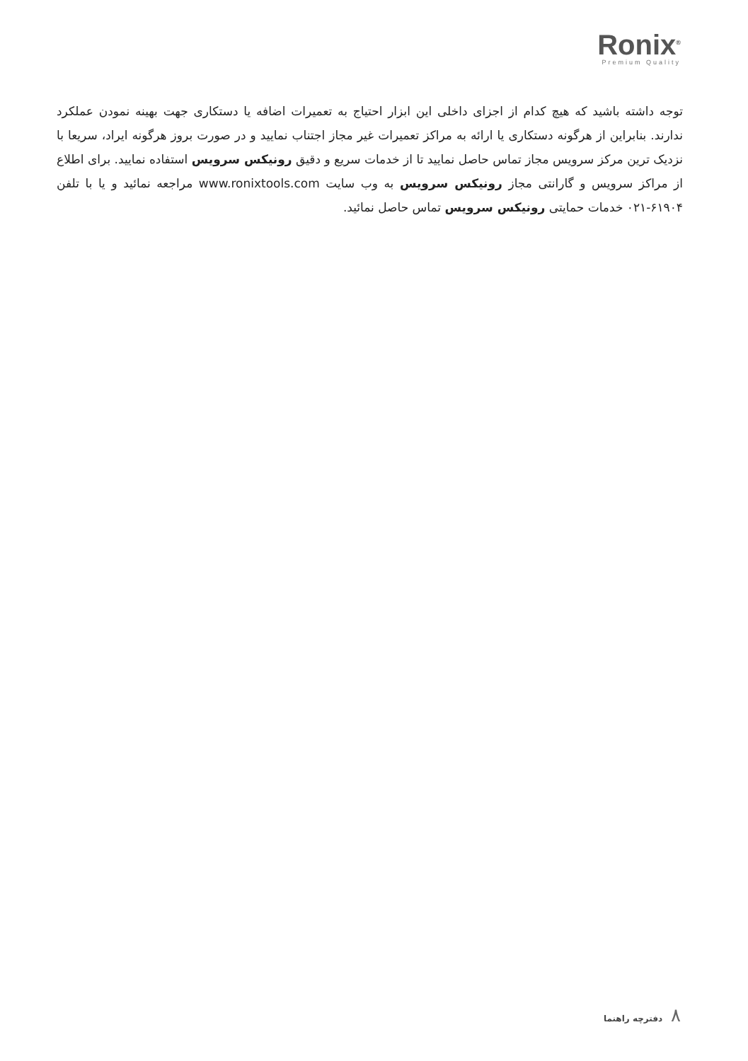Ronix<sup>®</sup>
Premium Quality
توجه داشته باشید که هیچ کدام از اجزای داخلی این ابزار احتیاج به تعمیرات اضافه یا دستکاری جهت بهینه نمودن عملکرد ندارند. بنابراین از هرگونه دستکاری یا ارائه به مراکز تعمیرات غیر مجاز اجتناب نمایید و در صورت بروز هرگونه ایراد، سریعا با نزدیک ترین مرکز سرویس مجاز تماس حاصل نمایید تا از خدمات سریع و دقیق رونیکس سرویس استفاده نمایید. برای اطلاع از مراکز سرویس و گارانتی مجاز رونیکس سرویس به وب سایت www.ronixtools.com مراجعه نمائید و یا با تلفن ۶۱۹۰۴-۰۲۱ خدمات حمایتی رونیکس سرویس تماس حاصل نمائید.
۸ دفترچه راهنما